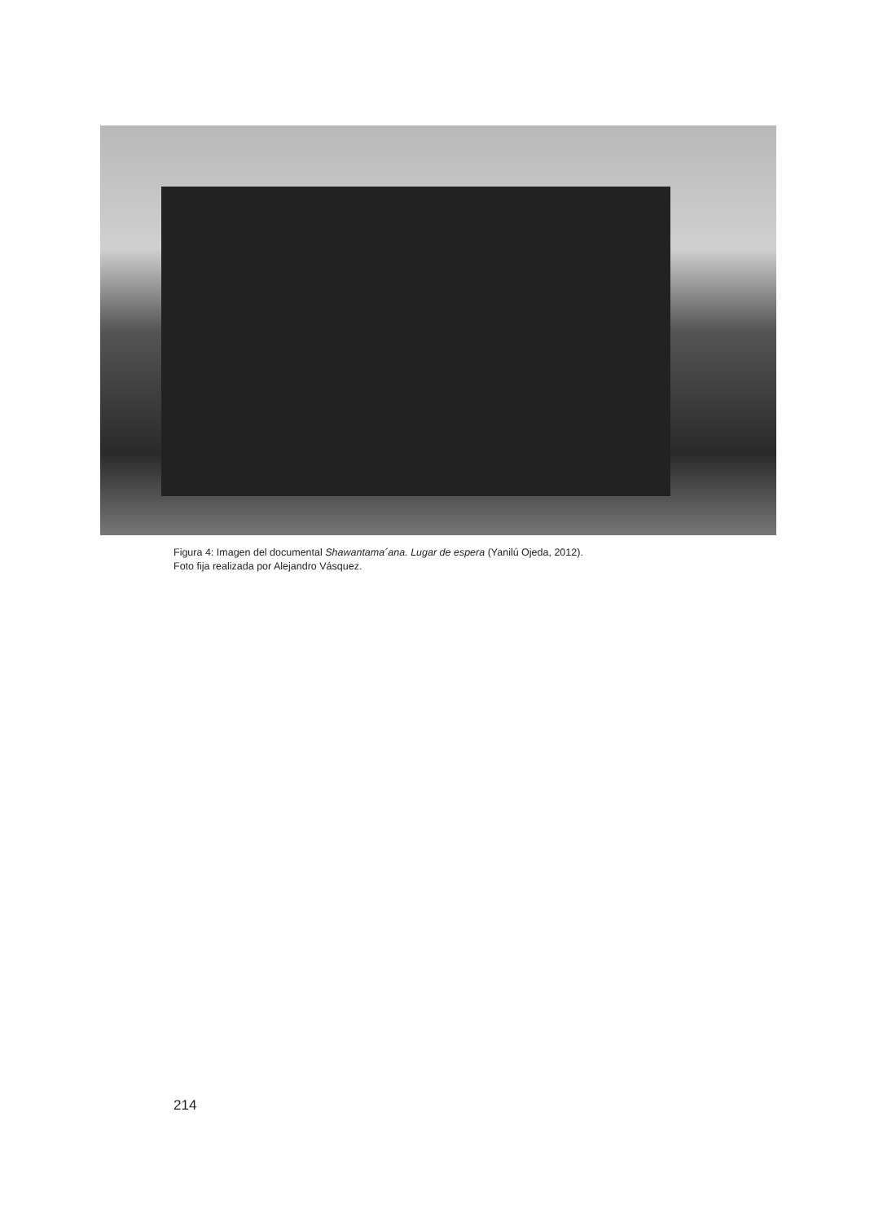Figura 4: Imagen del documental Shawantama´ana. Lugar de espera (Yanilú Ojeda, 2012).
Foto fija realizada por Alejandro Vásquez.
214